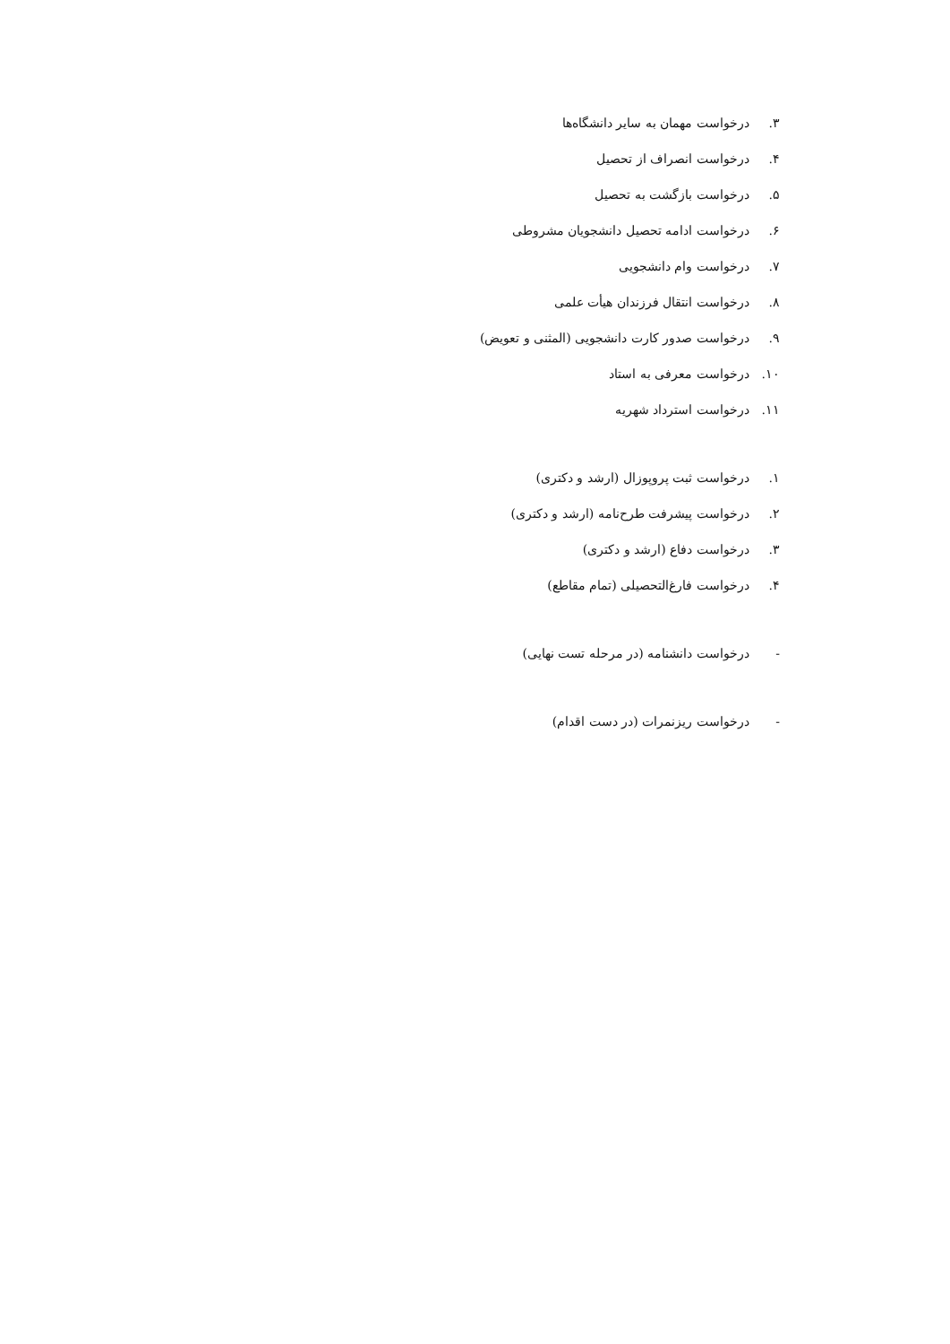۳. درخواست مهمان به سایر دانشگاه‌ها
۴. درخواست انصراف از تحصیل
۵. درخواست بازگشت به تحصیل
۶. درخواست ادامه تحصیل دانشجویان مشروطی
۷. درخواست وام دانشجویی
۸. درخواست انتقال فرزندان هیأت علمی
۹. درخواست صدور کارت دانشجویی (المثنی و تعویض)
۱۰. درخواست معرفی به استاد
۱۱. درخواست استرداد شهریه
۱. درخواست ثبت پروپوزال (ارشد و دکتری)
۲. درخواست پیشرفت طرح‌نامه (ارشد و دکتری)
۳. درخواست دفاع (ارشد و دکتری)
۴. درخواست فارغ‌التحصیلی (تمام مقاطع)
- درخواست دانشنامه (در مرحله تست نهایی)
- درخواست ریزنمرات (در دست اقدام)